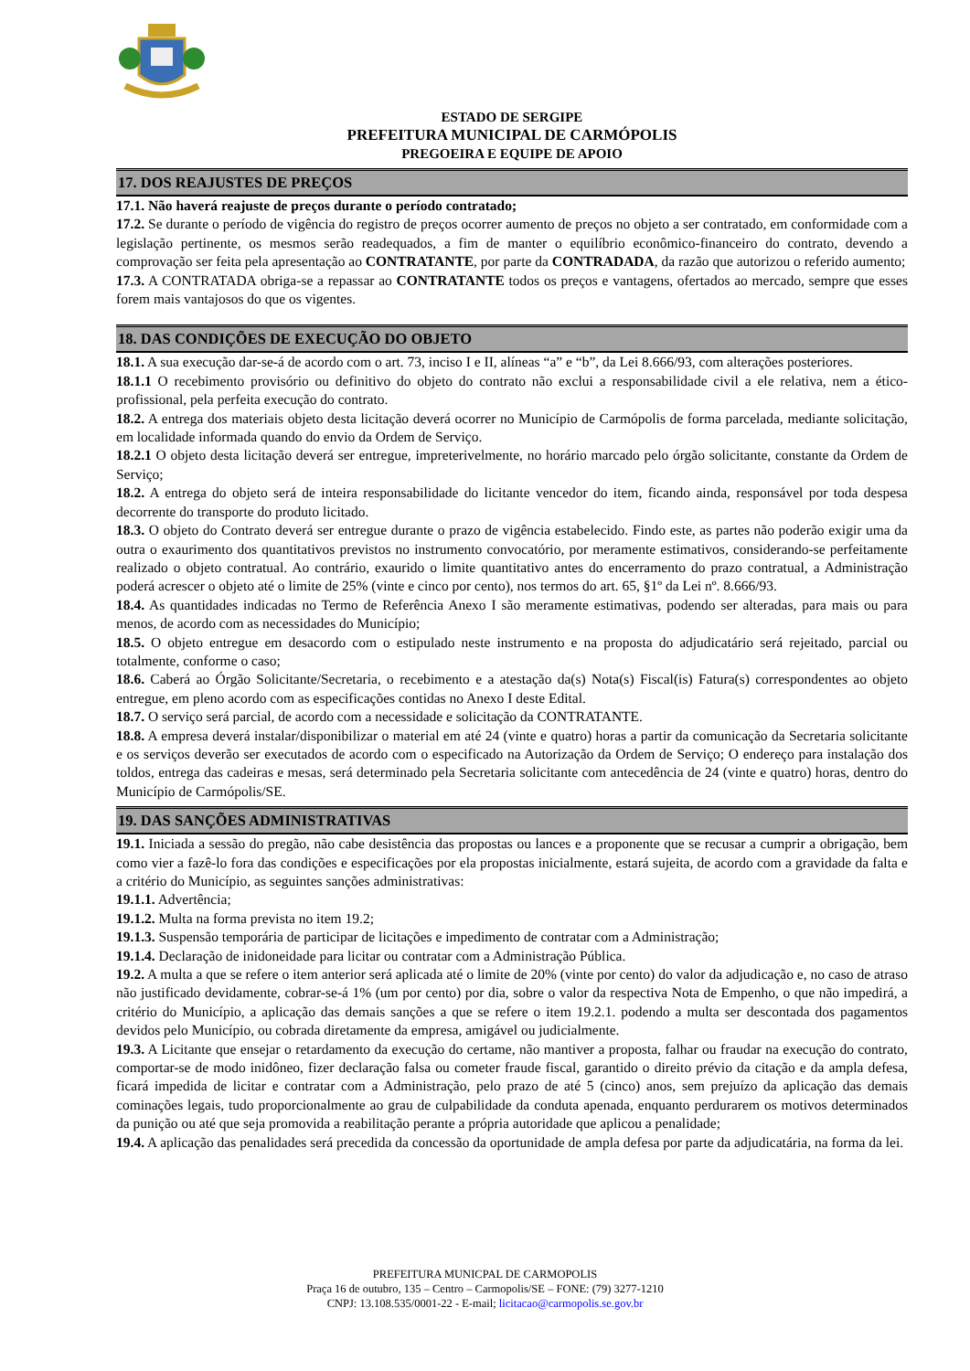ESTADO DE SERGIPE
PREFEITURA MUNICIPAL DE CARMÓPOLIS
PREGOEIRA E EQUIPE DE APOIO
17. DOS REAJUSTES DE PREÇOS
17.1. Não haverá reajuste de preços durante o período contratado;
17.2. Se durante o período de vigência do registro de preços ocorrer aumento de preços no objeto a ser contratado, em conformidade com a legislação pertinente, os mesmos serão readequados, a fim de manter o equilíbrio econômico-financeiro do contrato, devendo a comprovação ser feita pela apresentação ao CONTRATANTE, por parte da CONTRADADA, da razão que autorizou o referido aumento;
17.3. A CONTRATADA obriga-se a repassar ao CONTRATANTE todos os preços e vantagens, ofertados ao mercado, sempre que esses forem mais vantajosos do que os vigentes.
18. DAS CONDIÇÕES DE EXECUÇÃO DO OBJETO
18.1. A sua execução dar-se-á de acordo com o art. 73, inciso I e II, alíneas “a” e “b”, da Lei 8.666/93, com alterações posteriores.
18.1.1 O recebimento provisório ou definitivo do objeto do contrato não exclui a responsabilidade civil a ele relativa, nem a ético-profissional, pela perfeita execução do contrato.
18.2. A entrega dos materiais objeto desta licitação deverá ocorrer no Município de Carmópolis de forma parcelada, mediante solicitação, em localidade informada quando do envio da Ordem de Serviço.
18.2.1 O objeto desta licitação deverá ser entregue, impreterivelmente, no horário marcado pelo órgão solicitante, constante da Ordem de Serviço;
18.2. A entrega do objeto será de inteira responsabilidade do licitante vencedor do item, ficando ainda, responsável por toda despesa decorrente do transporte do produto licitado.
18.3. O objeto do Contrato deverá ser entregue durante o prazo de vigência estabelecido. Findo este, as partes não poderão exigir uma da outra o exaurimento dos quantitativos previstos no instrumento convocatório, por meramente estimativos, considerando-se perfeitamente realizado o objeto contratual. Ao contrário, exaurido o limite quantitativo antes do encerramento do prazo contratual, a Administração poderá acrescer o objeto até o limite de 25% (vinte e cinco por cento), nos termos do art. 65, §1º da Lei nº. 8.666/93.
18.4. As quantidades indicadas no Termo de Referência Anexo I são meramente estimativas, podendo ser alteradas, para mais ou para menos, de acordo com as necessidades do Município;
18.5. O objeto entregue em desacordo com o estipulado neste instrumento e na proposta do adjudicatário será rejeitado, parcial ou totalmente, conforme o caso;
18.6. Caberá ao Órgão Solicitante/Secretaria, o recebimento e a atestação da(s) Nota(s) Fiscal(is) Fatura(s) correspondentes ao objeto entregue, em pleno acordo com as especificações contidas no Anexo I deste Edital.
18.7. O serviço será parcial, de acordo com a necessidade e solicitação da CONTRATANTE.
18.8. A empresa deverá instalar/disponibilizar o material em até 24 (vinte e quatro) horas a partir da comunicação da Secretaria solicitante e os serviços deverão ser executados de acordo com o especificado na Autorização da Ordem de Serviço; O endereço para instalação dos toldos, entrega das cadeiras e mesas, será determinado pela Secretaria solicitante com antecedência de 24 (vinte e quatro) horas, dentro do Município de Carmópolis/SE.
19. DAS SANÇÕES ADMINISTRATIVAS
19.1. Iniciada a sessão do pregão, não cabe desistência das propostas ou lances e a proponente que se recusar a cumprir a obrigação, bem como vier a fazê-lo fora das condições e especificações por ela propostas inicialmente, estará sujeita, de acordo com a gravidade da falta e a critério do Município, as seguintes sanções administrativas:
19.1.1. Advertência;
19.1.2. Multa na forma prevista no item 19.2;
19.1.3. Suspensão temporária de participar de licitações e impedimento de contratar com a Administração;
19.1.4. Declaração de inidoneidade para licitar ou contratar com a Administração Pública.
19.2. A multa a que se refere o item anterior será aplicada até o limite de 20% (vinte por cento) do valor da adjudicação e, no caso de atraso não justificado devidamente, cobrar-se-á 1% (um por cento) por dia, sobre o valor da respectiva Nota de Empenho, o que não impedirá, a critério do Município, a aplicação das demais sanções a que se refere o item 19.2.1. podendo a multa ser descontada dos pagamentos devidos pelo Município, ou cobrada diretamente da empresa, amigável ou judicialmente.
19.3. A Licitante que ensejar o retardamento da execução do certame, não mantiver a proposta, falhar ou fraudar na execução do contrato, comportar-se de modo inidôneo, fizer declaração falsa ou cometer fraude fiscal, garantido o direito prévio da citação e da ampla defesa, ficará impedida de licitar e contratar com a Administração, pelo prazo de até 5 (cinco) anos, sem prejuízo da aplicação das demais cominações legais, tudo proporcionalmente ao grau de culpabilidade da conduta apenada, enquanto perdurarem os motivos determinados da punição ou até que seja promovida a reabilitação perante a própria autoridade que aplicou a penalidade;
19.4. A aplicação das penalidades será precedida da concessão da oportunidade de ampla defesa por parte da adjudicatária, na forma da lei.
PREFEITURA MUNICPAL DE CARMOPOLIS
Praça 16 de outubro, 135 – Centro – Carmopolis/SE – FONE: (79) 3277-1210
CNPJ: 13.108.535/0001-22 - E-mail; licitacao@carmopolis.se.gov.br